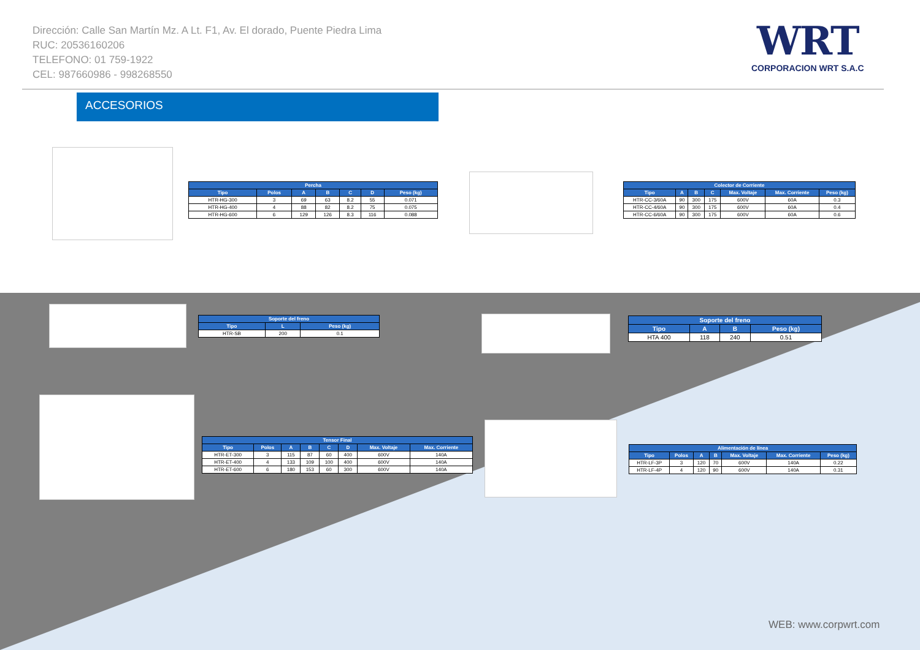Dirección: Calle San Martín Mz. A Lt. F1, Av. El dorado, Puente Piedra Lima
RUC: 20536160206
TELEFONO: 01 759-1922
CEL: 987660986 - 998268550
WRT
CORPORACION WRT S.A.C
ACCESORIOS
| Percha | | | | | | |
| --- | --- | --- | --- | --- | --- | --- |
| Tipo | Polos | A | B | C | D | Peso (kg) |
| HTR-HG-300 | 3 | 69 | 63 | 8.2 | 55 | 0.071 |
| HTR-HG-400 | 4 | 88 | 82 | 8.2 | 75 | 0.075 |
| HTR-HG-600 | 6 | 129 | 126 | 8.3 | 116 | 0.088 |
| Colector de Corriente | | | | | | |
| --- | --- | --- | --- | --- | --- | --- |
| Tipo | A | B | C | Max. Voltaje | Max. Corriente | Peso (kg) |
| HTR-CC-3/60A | 90 | 300 | 175 | 600V | 60A | 0.3 |
| HTR-CC-4/60A | 90 | 300 | 175 | 600V | 60A | 0.4 |
| HTR-CC-6/60A | 90 | 300 | 175 | 600V | 60A | 0.6 |
| Soporte del freno | | |
| --- | --- | --- |
| Tipo | L | Peso (kg) |
| HTR-SB | 200 | 0.1 |
| Soporte del freno | | | |
| --- | --- | --- | --- |
| Tipo | A | B | Peso (kg) |
| HTA 400 | 118 | 240 | 0.51 |
| Tensor Final | | | | | | | |
| --- | --- | --- | --- | --- | --- | --- | --- |
| Tipo | Polos | A | B | C | D | Max. Voltaje | Max. Corriente |
| HTR-ET-300 | 3 | 115 | 87 | 60 | 400 | 600V | 140A |
| HTR-ET-400 | 4 | 133 | 109 | 100 | 400 | 600V | 140A |
| HTR-ET-600 | 6 | 180 | 153 | 60 | 300 | 600V | 140A |
| Alimentación de línea | | | | | | |
| --- | --- | --- | --- | --- | --- | --- |
| Tipo | Polos | A | B | Max. Voltaje | Max. Corriente | Peso (kg) |
| HTR-LF-3P | 3 | 120 | 70 | 600V | 140A | 0.22 |
| HTR-LF-4P | 4 | 120 | 90 | 600V | 140A | 0.31 |
WEB: www.corpwrt.com